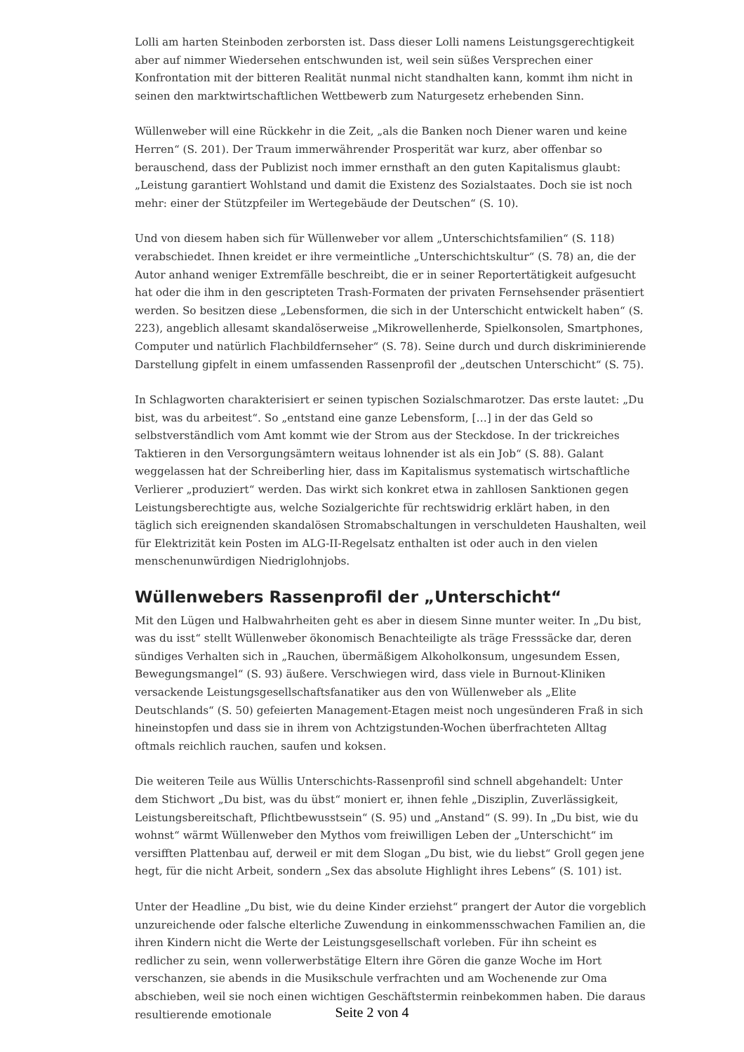Lolli am harten Steinboden zerborsten ist. Dass dieser Lolli namens Leistungsgerechtigkeit aber auf nimmer Wiedersehen entschwunden ist, weil sein süßes Versprechen einer Konfrontation mit der bitteren Realität nunmal nicht standhalten kann, kommt ihm nicht in seinen den marktwirtschaftlichen Wettbewerb zum Naturgesetz erhebenden Sinn.
Wüllenweber will eine Rückkehr in die Zeit, „als die Banken noch Diener waren und keine Herren“ (S. 201). Der Traum immerwährender Prosperität war kurz, aber offenbar so berauschend, dass der Publizist noch immer ernsthaft an den guten Kapitalismus glaubt: „Leistung garantiert Wohlstand und damit die Existenz des Sozialstaates. Doch sie ist noch mehr: einer der Stützpfeiler im Wertegebäude der Deutschen“ (S. 10).
Und von diesem haben sich für Wüllenweber vor allem „Unterschichtsfamilien“ (S. 118) verabschiedet. Ihnen kreidet er ihre vermeintliche „Unterschichtskultur“ (S. 78) an, die der Autor anhand weniger Extremfälle beschreibt, die er in seiner Reportertätigkeit aufgesucht hat oder die ihm in den gescripteten Trash-Formaten der privaten Fernsehsender präsentiert werden. So besitzen diese „Lebensformen, die sich in der Unterschicht entwickelt haben“ (S. 223), angeblich allesamt skandalöserweise „Mikrowellenherde, Spielkonsolen, Smartphones, Computer und natürlich Flachbildfernseher“ (S. 78). Seine durch und durch diskriminierende Darstellung gipfelt in einem umfassenden Rassenprofil der „deutschen Unterschicht“ (S. 75).
In Schlagworten charakterisiert er seinen typischen Sozialschmarotzer. Das erste lautet: „Du bist, was du arbeitest“. So „entstand eine ganze Lebensform, […] in der das Geld so selbstverständlich vom Amt kommt wie der Strom aus der Steckdose. In der trickreiches Taktieren in den Versorgungsämtern weitaus lohnender ist als ein Job“ (S. 88). Galant weggelassen hat der Schreiberling hier, dass im Kapitalismus systematisch wirtschaftliche Verlierer „produziert“ werden. Das wirkt sich konkret etwa in zahllosen Sanktionen gegen Leistungsberechtigte aus, welche Sozialgerichte für rechtswidrig erklärt haben, in den täglich sich ereignenden skandalösen Stromabschaltungen in verschuldeten Haushalten, weil für Elektrizität kein Posten im ALG-II-Regelsatz enthalten ist oder auch in den vielen menschenunwürdigen Niedriglohnjobs.
Wüllenwebers Rassenprofil der „Unterschicht“
Mit den Lügen und Halbwahrheiten geht es aber in diesem Sinne munter weiter. In „Du bist, was du isst“ stellt Wüllenweber ökonomisch Benachteiligte als träge Fresssäcke dar, deren sündiges Verhalten sich in „Rauchen, übermäßigem Alkoholkonsum, ungesundem Essen, Bewegungsmangel“ (S. 93) äußere. Verschwiegen wird, dass viele in Burnout-Kliniken versackende Leistungsgesellschaftsfanatiker aus den von Wüllenweber als „Elite Deutschlands“ (S. 50) gefeierten Management-Etagen meist noch ungesünderen Fraß in sich hineinstopfen und dass sie in ihrem von Achtzigstunden-Wochen überfrachteten Alltag oftmals reichlich rauchen, saufen und koksen.
Die weiteren Teile aus Wüllis Unterschichts-Rassenprofil sind schnell abgehandelt: Unter dem Stichwort „Du bist, was du übst“ moniert er, ihnen fehle „Disziplin, Zuverlässigkeit, Leistungsbereitschaft, Pflichtbewusstsein“ (S. 95) und „Anstand“ (S. 99). In „Du bist, wie du wohnst“ wärmt Wüllenweber den Mythos vom freiwilligen Leben der „Unterschicht“ im versifften Plattenbau auf, derweil er mit dem Slogan „Du bist, wie du liebst“ Groll gegen jene hegt, für die nicht Arbeit, sondern „Sex das absolute Highlight ihres Lebens“ (S. 101) ist.
Unter der Headline „Du bist, wie du deine Kinder erziehst“ prangert der Autor die vorgeblich unzureichende oder falsche elterliche Zuwendung in einkommensschwachen Familien an, die ihren Kindern nicht die Werte der Leistungsgesellschaft vorleben. Für ihn scheint es redlicher zu sein, wenn vollerwerbstätige Eltern ihre Gören die ganze Woche im Hort verschanzen, sie abends in die Musikschule verfrachten und am Wochenende zur Oma abschieben, weil sie noch einen wichtigen Geschäftstermin reinbekommen haben. Die daraus resultierende emotionale
Seite 2 von 4